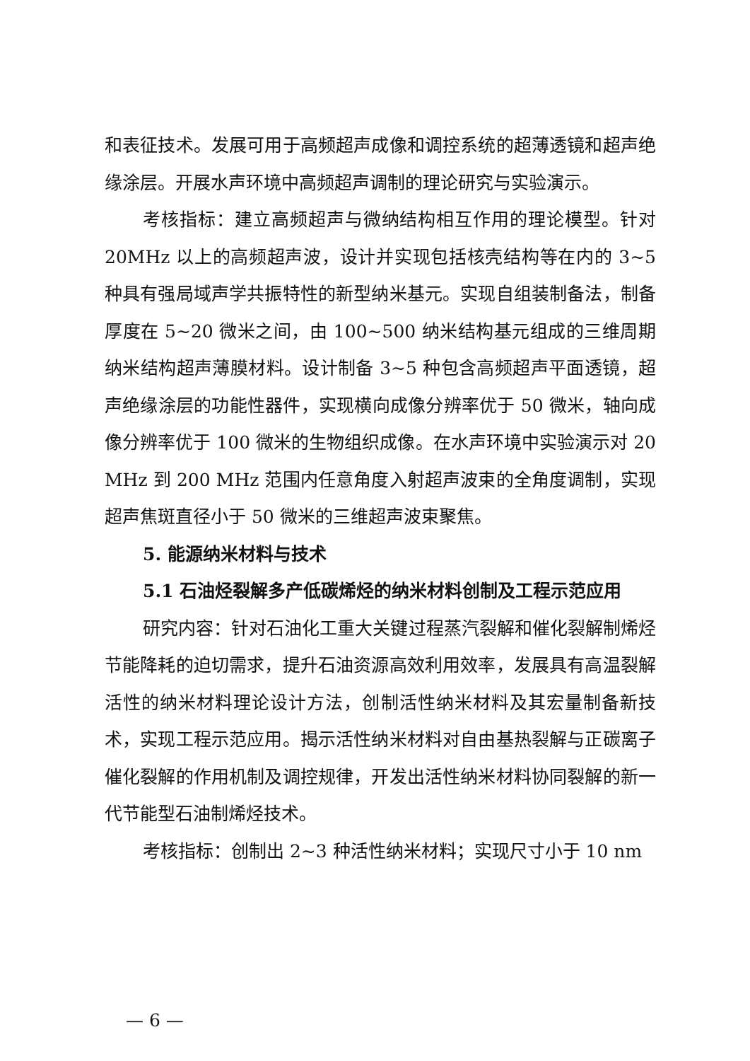和表征技术。发展可用于高频超声成像和调控系统的超薄透镜和超声绝缘涂层。开展水声环境中高频超声调制的理论研究与实验演示。
考核指标：建立高频超声与微纳结构相互作用的理论模型。针对 20MHz 以上的高频超声波，设计并实现包括核壳结构等在内的 3~5 种具有强局域声学共振特性的新型纳米基元。实现自组装制备法，制备厚度在 5~20 微米之间，由 100~500 纳米结构基元组成的三维周期纳米结构超声薄膜材料。设计制备 3~5 种包含高频超声平面透镜，超声绝缘涂层的功能性器件，实现横向成像分辨率优于 50 微米，轴向成像分辨率优于 100 微米的生物组织成像。在水声环境中实验演示对 20 MHz 到 200 MHz 范围内任意角度入射超声波束的全角度调制，实现超声焦斑直径小于 50 微米的三维超声波束聚焦。
5. 能源纳米材料与技术
5.1 石油烃裂解多产低碳烯烃的纳米材料创制及工程示范应用
研究内容：针对石油化工重大关键过程蒸汽裂解和催化裂解制烯烃节能降耗的迫切需求，提升石油资源高效利用效率，发展具有高温裂解活性的纳米材料理论设计方法，创制活性纳米材料及其宏量制备新技术，实现工程示范应用。揭示活性纳米材料对自由基热裂解与正碳离子催化裂解的作用机制及调控规律，开发出活性纳米材料协同裂解的新一代节能型石油制烯烃技术。
考核指标：创制出 2~3 种活性纳米材料；实现尺寸小于 10 nm
— 6 —